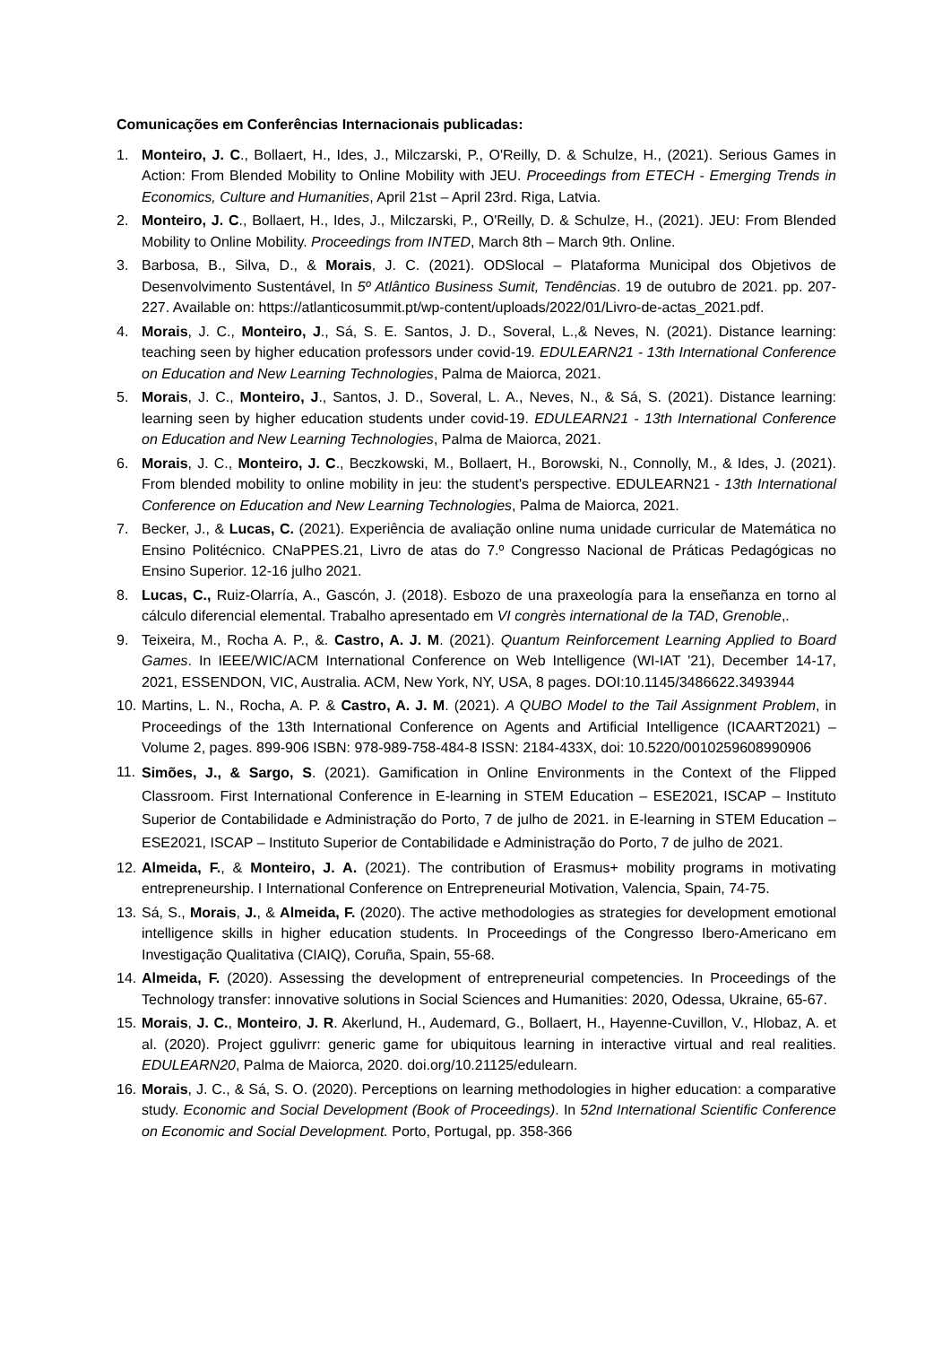Comunicações em Conferências Internacionais publicadas:
1. Monteiro, J. C., Bollaert, H., Ides, J., Milczarski, P., O'Reilly, D. & Schulze, H., (2021). Serious Games in Action: From Blended Mobility to Online Mobility with JEU. Proceedings from ETECH - Emerging Trends in Economics, Culture and Humanities, April 21st – April 23rd. Riga, Latvia.
2. Monteiro, J. C., Bollaert, H., Ides, J., Milczarski, P., O'Reilly, D. & Schulze, H., (2021). JEU: From Blended Mobility to Online Mobility. Proceedings from INTED, March 8th – March 9th. Online.
3. Barbosa, B., Silva, D., & Morais, J. C. (2021). ODSlocal – Plataforma Municipal dos Objetivos de Desenvolvimento Sustentável, In 5º Atlântico Business Sumit, Tendências. 19 de outubro de 2021. pp. 207-227. Available on: https://atlanticosummit.pt/wp-content/uploads/2022/01/Livro-de-actas_2021.pdf.
4. Morais, J. C., Monteiro, J., Sá, S. E. Santos, J. D., Soveral, L.,& Neves, N. (2021). Distance learning: teaching seen by higher education professors under covid-19. EDULEARN21 - 13th International Conference on Education and New Learning Technologies, Palma de Maiorca, 2021.
5. Morais, J. C., Monteiro, J., Santos, J. D., Soveral, L. A., Neves, N., & Sá, S. (2021). Distance learning: learning seen by higher education students under covid-19. EDULEARN21 - 13th International Conference on Education and New Learning Technologies, Palma de Maiorca, 2021.
6. Morais, J. C., Monteiro, J. C., Beczkowski, M., Bollaert, H., Borowski, N., Connolly, M., & Ides, J. (2021). From blended mobility to online mobility in jeu: the student's perspective. EDULEARN21 - 13th International Conference on Education and New Learning Technologies, Palma de Maiorca, 2021.
7. Becker, J., & Lucas, C. (2021). Experiência de avaliação online numa unidade curricular de Matemática no Ensino Politécnico. CNaPPES.21, Livro de atas do 7.º Congresso Nacional de Práticas Pedagógicas no Ensino Superior. 12-16 julho 2021.
8. Lucas, C., Ruiz-Olarría, A., Gascón, J. (2018). Esbozo de una praxeología para la enseñanza en torno al cálculo diferencial elemental. Trabalho apresentado em VI congrès international de la TAD, Grenoble,.
9. Teixeira, M., Rocha A. P., &. Castro, A. J. M. (2021). Quantum Reinforcement Learning Applied to Board Games. In IEEE/WIC/ACM International Conference on Web Intelligence (WI-IAT '21), December 14-17, 2021, ESSENDON, VIC, Australia. ACM, New York, NY, USA, 8 pages. DOI:10.1145/3486622.3493944
10. Martins, L. N., Rocha, A. P. & Castro, A. J. M. (2021). A QUBO Model to the Tail Assignment Problem, in Proceedings of the 13th International Conference on Agents and Artificial Intelligence (ICAART2021) – Volume 2, pages. 899-906 ISBN: 978-989-758-484-8 ISSN: 2184-433X, doi: 10.5220/0010259608990906
11. Simões, J., & Sargo, S. (2021). Gamification in Online Environments in the Context of the Flipped Classroom. First International Conference in E-learning in STEM Education – ESE2021, ISCAP – Instituto Superior de Contabilidade e Administração do Porto, 7 de julho de 2021. in E-learning in STEM Education – ESE2021, ISCAP – Instituto Superior de Contabilidade e Administração do Porto, 7 de julho de 2021.
12. Almeida, F., & Monteiro, J. A. (2021). The contribution of Erasmus+ mobility programs in motivating entrepreneurship. I International Conference on Entrepreneurial Motivation, Valencia, Spain, 74-75.
13. Sá, S., Morais, J., & Almeida, F. (2020). The active methodologies as strategies for development emotional intelligence skills in higher education students. In Proceedings of the Congresso Ibero-Americano em Investigação Qualitativa (CIAIQ), Coruña, Spain, 55-68.
14. Almeida, F. (2020). Assessing the development of entrepreneurial competencies. In Proceedings of the Technology transfer: innovative solutions in Social Sciences and Humanities: 2020, Odessa, Ukraine, 65-67.
15. Morais, J. C., Monteiro, J. R. Akerlund, H., Audemard, G., Bollaert, H., Hayenne-Cuvillon, V., Hlobaz, A. et al. (2020). Project ggulivrr: generic game for ubiquitous learning in interactive virtual and real realities. EDULEARN20, Palma de Maiorca, 2020. doi.org/10.21125/edulearn.
16. Morais, J. C., & Sá, S. O. (2020). Perceptions on learning methodologies in higher education: a comparative study. Economic and Social Development (Book of Proceedings). In 52nd International Scientific Conference on Economic and Social Development. Porto, Portugal, pp. 358-366